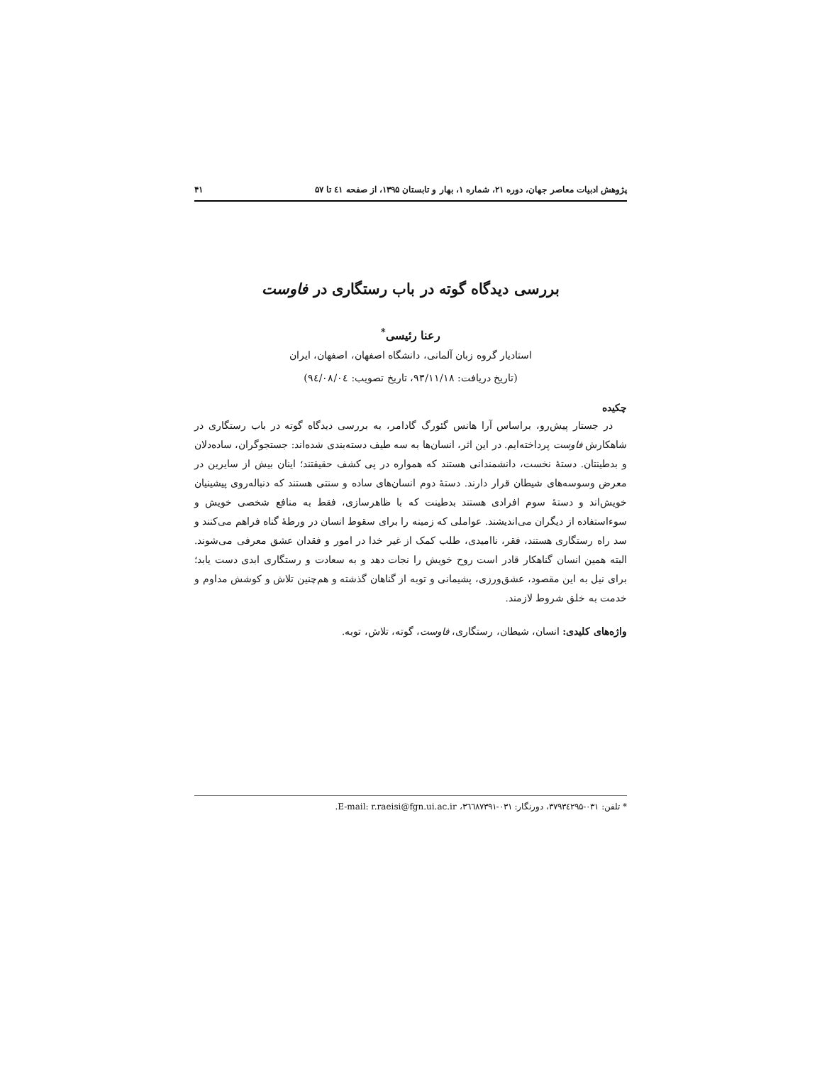پژوهش ادبیات معاصر جهان، دوره ۲۱، شماره ۱، بهار و تابستان ۱۳۹۵، از صفحه ٤١ تا ۵۷ ۴۱
بررسی دیدگاه گوته در باب رستگاری در فاوست
رعنا رئیسی<sup>*</sup>
استادیار گروه زبان آلمانی، دانشگاه اصفهان، اصفهان، ایران
(تاریخ دریافت: ۹۳/۱۱/۱۸، تاریخ تصویب: ۹٤/۰۸/۰٤)
چکیده
در جستار پیش‌رو، براساس آرا هانس گئورگ گادامر، به بررسی دیدگاه گوته در باب رستگاری در شاهکارش فاوست پرداخته‌ایم. در این اثر، انسان‌ها به سه طیف دسته‌بندی شده‌اند: جستجوگران، ساده‌دلان و بدطینتان. دستهٔ نخست، دانشمندانی هستند که همواره در پی کشف حقیقتند؛ اینان بیش از سایرین در معرض وسوسه‌های شیطان قرار دارند. دستهٔ دوم انسان‌های ساده و سنتی هستند که دنباله‌روی پیشینیان خویش‌اند و دستهٔ سوم افرادی هستند بدطینت که با ظاهرسازی، فقط به منافع شخصی خویش و سوءاستفاده از دیگران می‌اندیشند. عواملی که زمینه را برای سقوط انسان در ورطهٔ گناه فراهم می‌کنند و سد راه رستگاری هستند، فقر، ناامیدی، طلب کمک از غیر خدا در امور و فقدان عشق معرفی می‌شوند. البته همین انسان گناهکار قادر است روح خویش را نجات دهد و به سعادت و رستگاری ابدی دست یابد؛ برای نیل به این مقصود، عشق‌ورزی، پشیمانی و توبه از گناهان گذشته و هم‌چنین تلاش و کوشش مداوم و خدمت به خلق شروط لازمند.
واژه‌های کلیدی: انسان، شیطان، رستگاری، فاوست، گوته، تلاش، توبه.
* تلفن: ۰۳۱-۳۷۹۳٤۲۹۵، دورنگار: ۰۳۱-۳٦٦۸۷۳۹۱، E-mail: r.raeisi@fgn.ui.ac.ir.